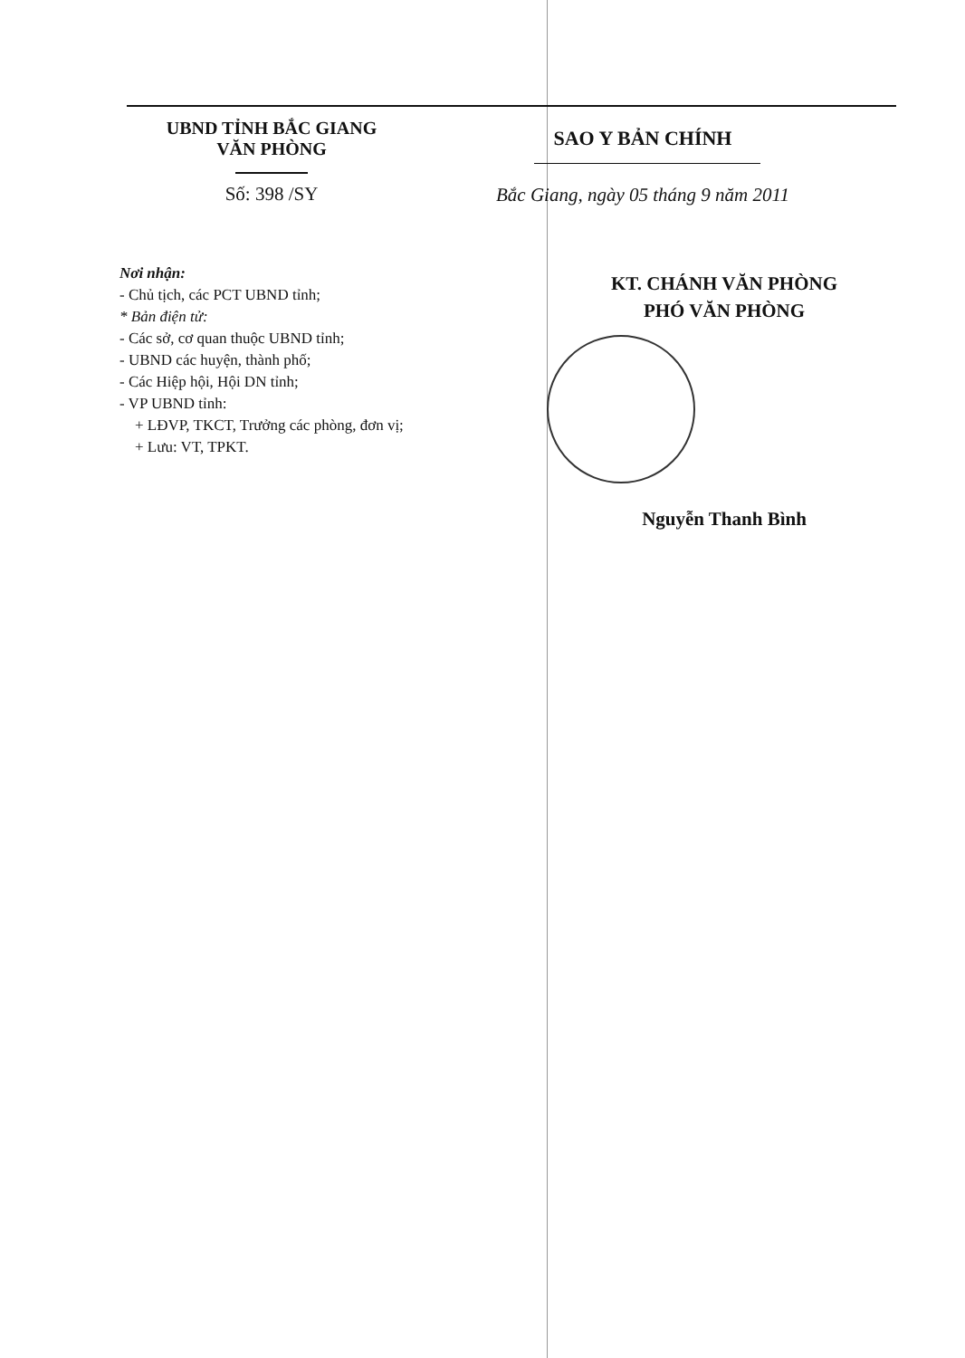UBND TỈNH BẮC GIANG
VĂN PHÒNG
Số: 398 /SY
SAO Y BẢN CHÍNH
Bắc Giang, ngày 05 tháng 9 năm 2011
Nơi nhận:
- Chủ tịch, các PCT UBND tỉnh;
* Bản điện tử:
- Các sở, cơ quan thuộc UBND tỉnh;
- UBND các huyện, thành phố;
- Các Hiệp hội, Hội DN tỉnh;
- VP UBND tỉnh:
+ LĐVP, TKCT, Trưởng các phòng, đơn vị;
+ Lưu: VT, TPKT.
KT. CHÁNH VĂN PHÒNG
PHÓ VĂN PHÒNG
Nguyễn Thanh Bình